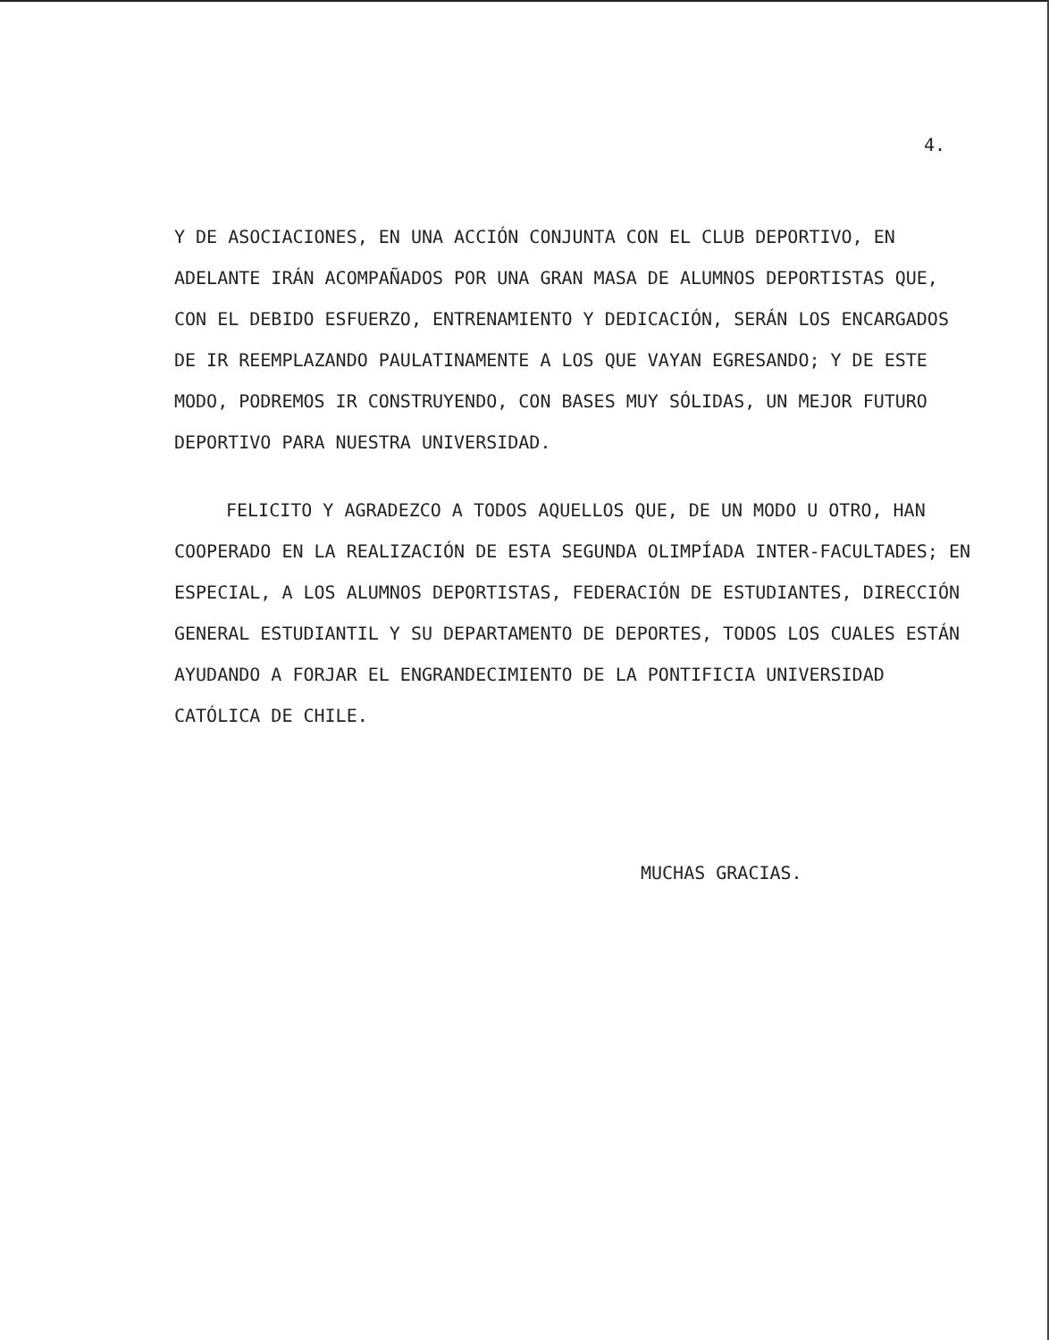4.
Y DE ASOCIACIONES, EN UNA ACCIÓN CONJUNTA CON EL CLUB DEPORTIVO, EN ADELANTE IRÁN ACOMPAÑADOS POR UNA GRAN MASA DE ALUMNOS DEPORTISTAS QUE, CON EL DEBIDO ESFUERZO, ENTRENAMIENTO Y DEDICACIÓN, SERÁN LOS ENCARGADOS DE IR REEMPLAZANDO PAULATINAMENTE A LOS QUE VAYAN EGRESANDO; Y DE ESTE MODO, PODREMOS IR CONSTRUYENDO, CON BASES MUY SÓLIDAS, UN MEJOR FUTURO DEPORTIVO PARA NUESTRA UNIVERSIDAD.
FELICITO Y AGRADEZCO A TODOS AQUELLOS QUE, DE UN MODO U OTRO, HAN COOPERADO EN LA REALIZACIÓN DE ESTA SEGUNDA OLIMPÍADA INTER-FACULTADES; EN ESPECIAL, A LOS ALUMNOS DEPORTISTAS, FEDERACIÓN DE ESTUDIANTES, DIRECCIÓN GENERAL ESTUDIANTIL Y SU DEPARTAMENTO DE DEPORTES, TODOS LOS CUALES ESTÁN AYUDANDO A FORJAR EL ENGRANDECIMIENTO DE LA PONTIFICIA UNIVERSIDAD CATÓLICA DE CHILE.
MUCHAS GRACIAS.